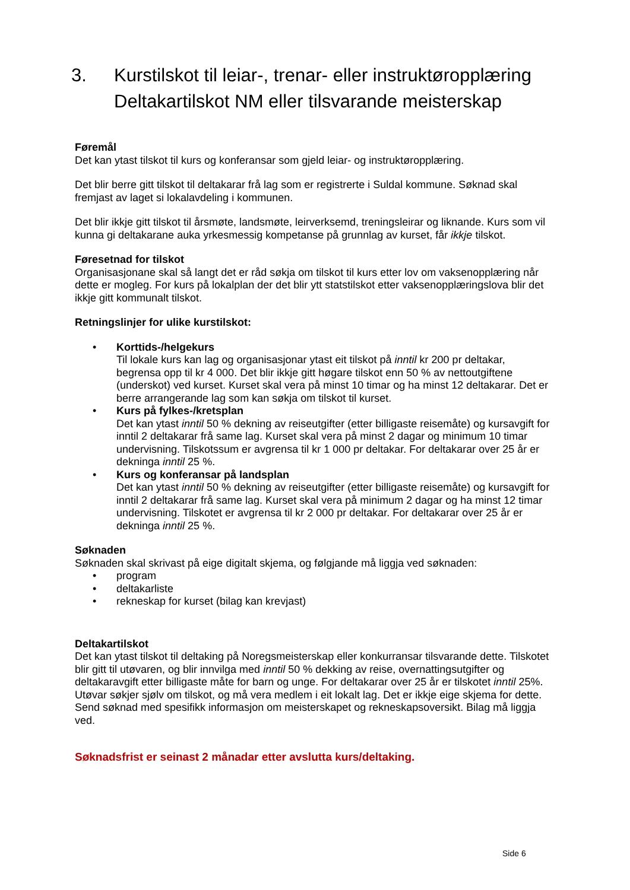3. Kurstilskot til leiar-, trenar- eller instruktøropplæring
Deltakartilskot NM eller tilsvarande meisterskap
Føremål
Det kan ytast tilskot til kurs og konferansar som gjeld leiar- og instruktøropplæring.
Det blir berre gitt tilskot til deltakarar frå lag som er registrerte i Suldal kommune. Søknad skal fremjast av laget si lokalavdeling i kommunen.
Det blir ikkje gitt tilskot til årsmøte, landsmøte, leirverksemd, treningsleirar og liknande. Kurs som vil kunna gi deltakarane auka yrkesmessig kompetanse på grunnlag av kurset, får ikkje tilskot.
Føresetnad for tilskot
Organisasjonane skal så langt det er råd søkja om tilskot til kurs etter lov om vaksenopplæring når dette er mogleg. For kurs på lokalplan der det blir ytt statstilskot etter vaksenopplæringslova blir det ikkje gitt kommunalt tilskot.
Retningslinjer for ulike kurstilskot:
• Korttids-/helgekurs
Til lokale kurs kan lag og organisasjonar ytast eit tilskot på inntil kr 200 pr deltakar, begrensa opp til kr 4 000. Det blir ikkje gitt høgare tilskot enn 50 % av nettoutgiftene (underskot) ved kurset. Kurset skal vera på minst 10 timar og ha minst 12 deltakarar. Det er berre arrangerande lag som kan søkja om tilskot til kurset.
• Kurs på fylkes-/kretsplan
Det kan ytast inntil 50 % dekning av reiseutgifter (etter billigaste reisemåte) og kursavgift for inntil 2 deltakarar frå same lag. Kurset skal vera på minst 2 dagar og minimum 10 timar undervisning. Tilskotssum er avgrensa til kr 1 000 pr deltakar. For deltakarar over 25 år er dekninga inntil 25 %.
• Kurs og konferansar på landsplan
Det kan ytast inntil 50 % dekning av reiseutgifter (etter billigaste reisemåte) og kursavgift for inntil 2 deltakarar frå same lag. Kurset skal vera på minimum 2 dagar og ha minst 12 timar undervisning. Tilskotet er avgrensa til kr 2 000 pr deltakar. For deltakarar over 25 år er dekninga inntil 25 %.
Søknaden
Søknaden skal skrivast på eige digitalt skjema, og følgjande må liggja ved søknaden:
• program
• deltakarliste
• rekneskap for kurset (bilag kan krevjast)
Deltakartilskot
Det kan ytast tilskot til deltaking på Noregsmeisterskap eller konkurransar tilsvarande dette. Tilskotet blir gitt til utøvaren, og blir innvilga med inntil 50 % dekking av reise, overnattingsutgifter og deltakaravgift etter billigaste måte for barn og unge. For deltakarar over 25 år er tilskotet inntil 25%.
Utøvar søkjer sjølv om tilskot, og må vera medlem i eit lokalt lag. Det er ikkje eige skjema for dette. Send søknad med spesifikk informasjon om meisterskapet og rekneskapsoversikt. Bilag må liggja ved.
Søknadsfrist er seinast 2 månadar etter avslutta kurs/deltaking.
Side 6